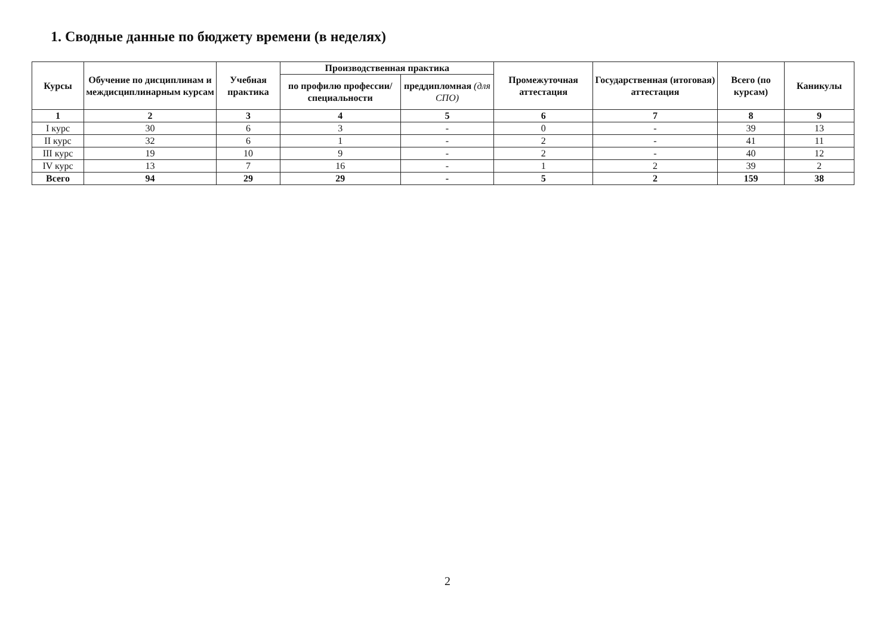1. Сводные данные по бюджету времени (в неделях)
| Курсы | Обучение по дисциплинам и междисциплинарным курсам | Учебная практика | Производственная практика | | Промежуточная аттестация | Государственная (итоговая) аттестация | Всего (по курсам) | Каникулы |
| --- | --- | --- | --- | --- | --- | --- | --- | --- |
| | | | по профилю профессии/специальности | преддипломная (для СПО) | | | | |
| 1 | 2 | 3 | 4 | 5 | 6 | 7 | 8 | 9 |
| I курс | 30 | 6 | 3 | - | 0 | - | 39 | 13 |
| II курс | 32 | 6 | 1 | - | 2 | - | 41 | 11 |
| III курс | 19 | 10 | 9 | - | 2 | - | 40 | 12 |
| IV курс | 13 | 7 | 16 | - | 1 | 2 | 39 | 2 |
| Всего | 94 | 29 | 29 | - | 5 | 2 | 159 | 38 |
2